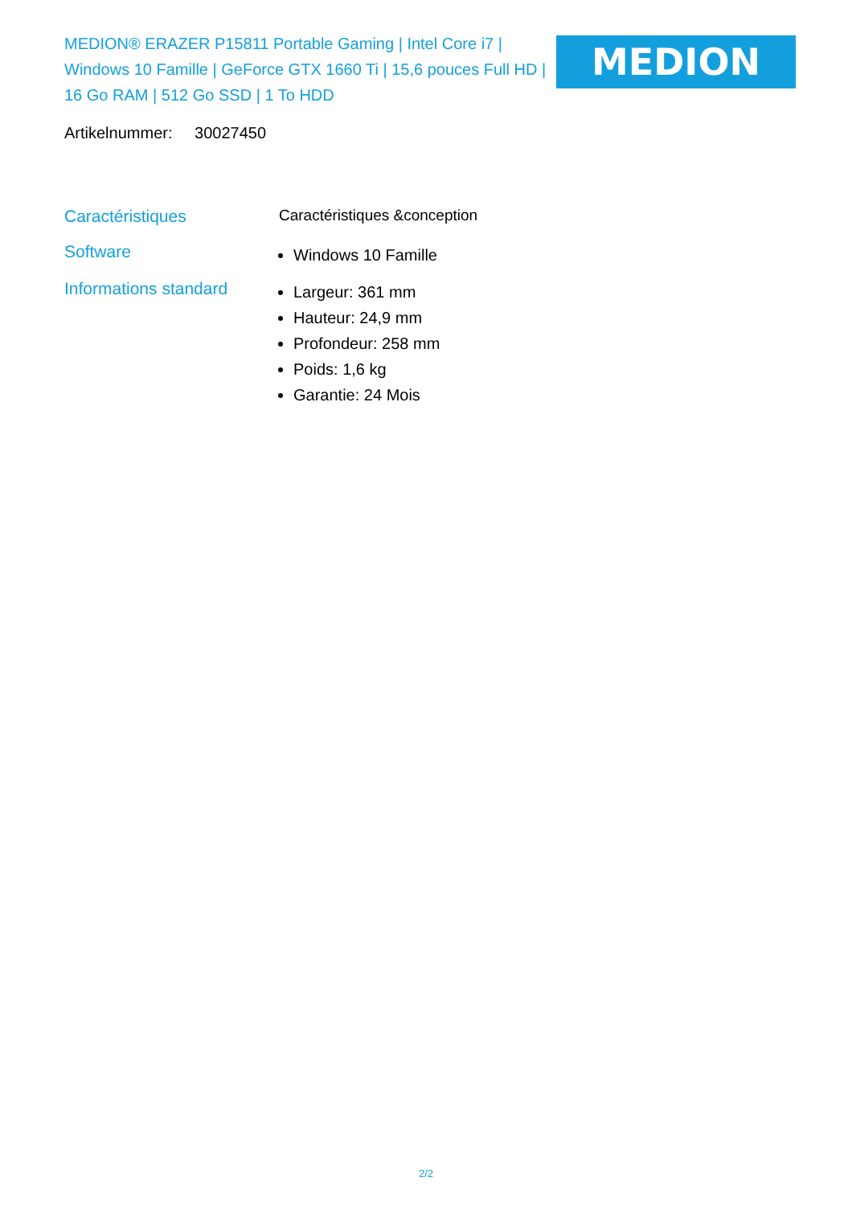MEDION® ERAZER P15811 Portable Gaming | Intel Core i7 | Windows 10 Famille | GeForce GTX 1660 Ti | 15,6 pouces Full HD | 16 Go RAM | 512 Go SSD | 1 To HDD
MEDION
Artikelnummer: 30027450
Caractéristiques Caractéristiques &conception
Software
Windows 10 Famille
Informations standard
Largeur: 361 mm
Hauteur: 24,9 mm
Profondeur: 258 mm
Poids: 1,6 kg
Garantie: 24 Mois
2/2